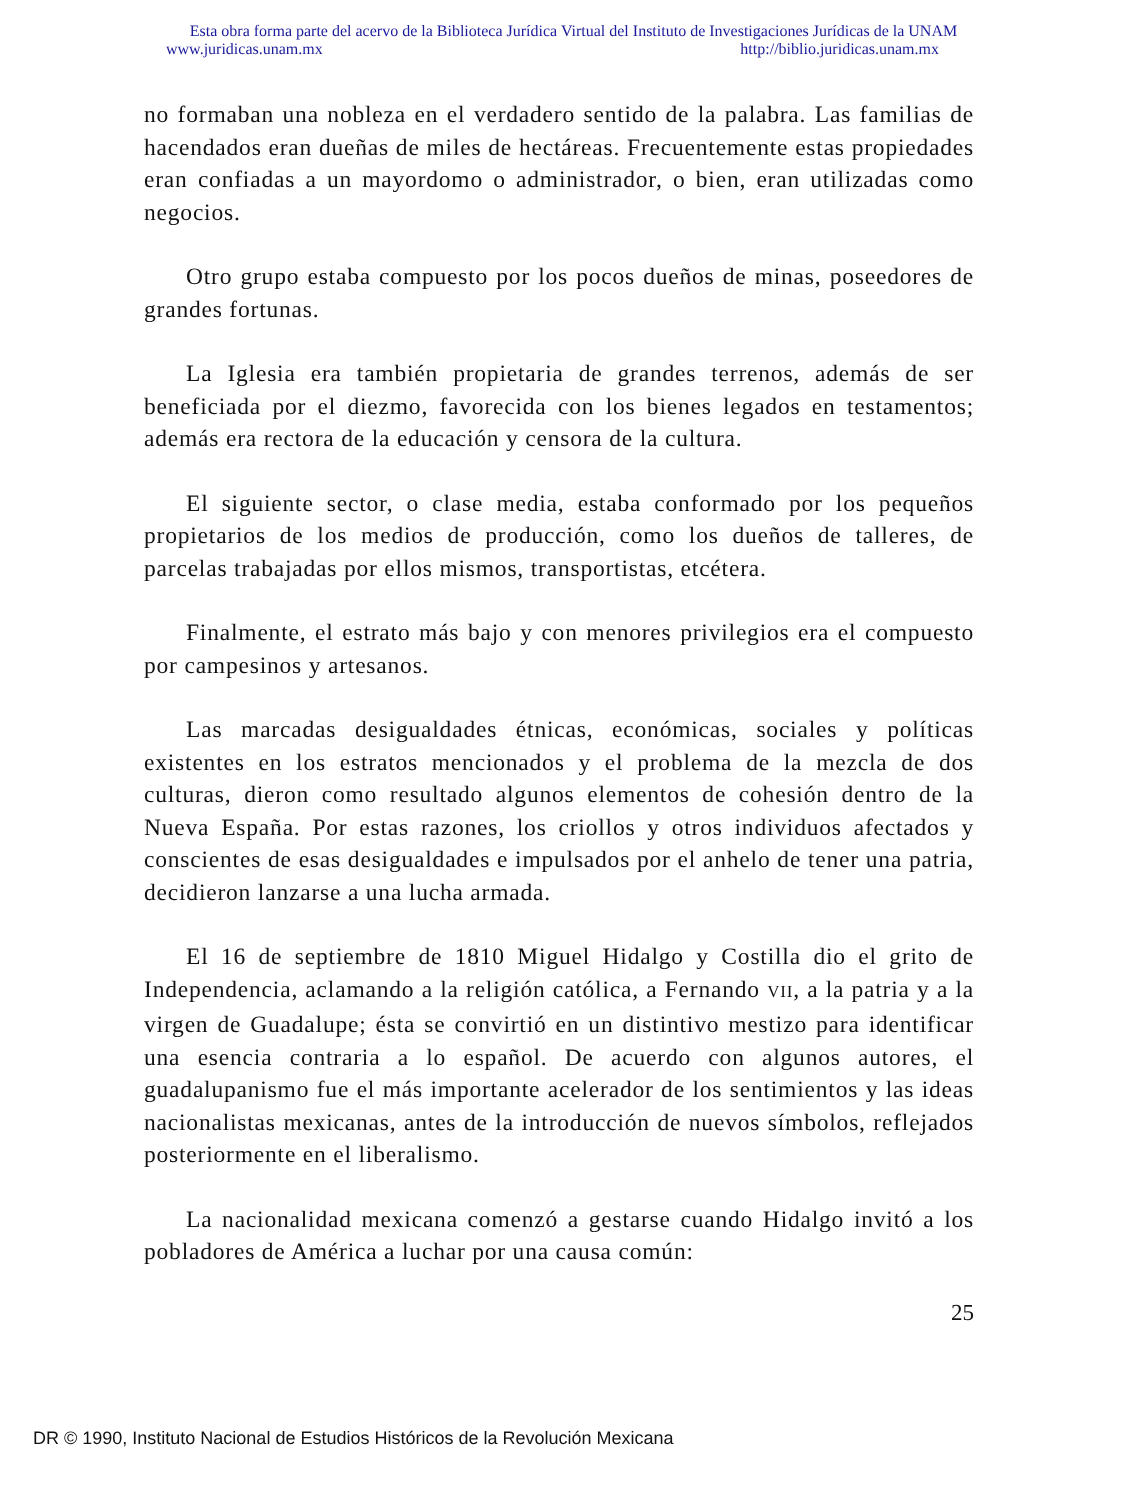Esta obra forma parte del acervo de la Biblioteca Jurídica Virtual del Instituto de Investigaciones Jurídicas de la UNAM
www.juridicas.unam.mx http://biblio.juridicas.unam.mx
no formaban una nobleza en el verdadero sentido de la palabra. Las familias de hacendados eran dueñas de miles de hectáreas. Frecuentemente estas propiedades eran confiadas a un mayordomo o administrador, o bien, eran utilizadas como negocios.
Otro grupo estaba compuesto por los pocos dueños de minas, poseedores de grandes fortunas.
La Iglesia era también propietaria de grandes terrenos, además de ser beneficiada por el diezmo, favorecida con los bienes legados en testamentos; además era rectora de la educación y censora de la cultura.
El siguiente sector, o clase media, estaba conformado por los pequeños propietarios de los medios de producción, como los dueños de talleres, de parcelas trabajadas por ellos mismos, transportistas, etcétera.
Finalmente, el estrato más bajo y con menores privilegios era el compuesto por campesinos y artesanos.
Las marcadas desigualdades étnicas, económicas, sociales y políticas existentes en los estratos mencionados y el problema de la mezcla de dos culturas, dieron como resultado algunos elementos de cohesión dentro de la Nueva España. Por estas razones, los criollos y otros individuos afectados y conscientes de esas desigualdades e impulsados por el anhelo de tener una patria, decidieron lanzarse a una lucha armada.
El 16 de septiembre de 1810 Miguel Hidalgo y Costilla dio el grito de Independencia, aclamando a la religión católica, a Fernando VII, a la patria y a la virgen de Guadalupe; ésta se convirtió en un distintivo mestizo para identificar una esencia contraria a lo español. De acuerdo con algunos autores, el guadalupanismo fue el más importante acelerador de los sentimientos y las ideas nacionalistas mexicanas, antes de la introducción de nuevos símbolos, reflejados posteriormente en el liberalismo.
La nacionalidad mexicana comenzó a gestarse cuando Hidalgo invitó a los pobladores de América a luchar por una causa común:
25
DR © 1990, Instituto Nacional de Estudios Históricos de la Revolución Mexicana